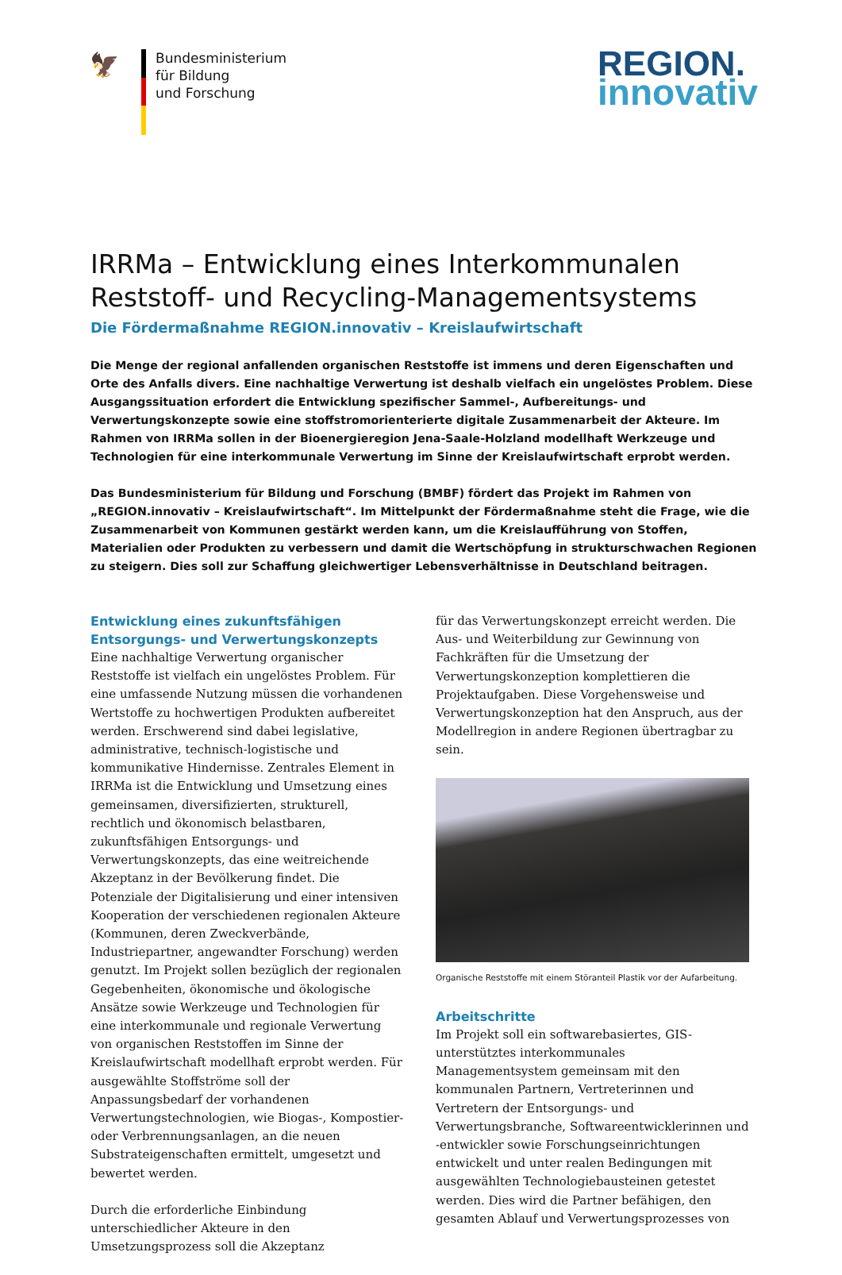🦅
Bundesministerium
für Bildung
und Forschung
REGION.
innovativ
IRRMa – Entwicklung eines Interkommunalen Reststoff- und Recycling-Managementsystems
Die Fördermaßnahme REGION.innovativ – Kreislaufwirtschaft
Die Menge der regional anfallenden organischen Reststoffe ist immens und deren Eigenschaften und Orte des Anfalls divers. Eine nachhaltige Verwertung ist deshalb vielfach ein ungelöstes Problem. Diese Ausgangssituation erfordert die Entwicklung spezifischer Sammel-, Aufbereitungs- und Verwertungskonzepte sowie eine stoffstromorienterierte digitale Zusammenarbeit der Akteure. Im Rahmen von IRRMa sollen in der Bioenergieregion Jena-Saale-Holzland modellhaft Werkzeuge und Technologien für eine interkommunale Verwertung im Sinne der Kreislaufwirtschaft erprobt werden.
Das Bundesministerium für Bildung und Forschung (BMBF) fördert das Projekt im Rahmen von „REGION.innovativ – Kreislaufwirtschaft“. Im Mittelpunkt der Fördermaßnahme steht die Frage, wie die Zusammenarbeit von Kommunen gestärkt werden kann, um die Kreislaufführung von Stoffen, Materialien oder Produkten zu verbessern und damit die Wertschöpfung in strukturschwachen Regionen zu steigern. Dies soll zur Schaffung gleichwertiger Lebensverhältnisse in Deutschland beitragen.
Entwicklung eines zukunftsfähigen Entsorgungs- und Verwertungskonzepts
Eine nachhaltige Verwertung organischer Reststoffe ist vielfach ein ungelöstes Problem. Für eine umfassende Nutzung müssen die vorhandenen Wertstoffe zu hochwertigen Produkten aufbereitet werden. Erschwerend sind dabei legislative, administrative, technisch-logistische und kommunikative Hindernisse. Zentrales Element in IRRMa ist die Entwicklung und Umsetzung eines gemeinsamen, diversifizierten, strukturell, rechtlich und ökonomisch belastbaren, zukunftsfähigen Entsorgungs- und Verwertungskonzepts, das eine weitreichende Akzeptanz in der Bevölkerung findet. Die Potenziale der Digitalisierung und einer intensiven Kooperation der verschiedenen regionalen Akteure (Kommunen, deren Zweckverbände, Industriepartner, angewandter Forschung) werden genutzt. Im Projekt sollen bezüglich der regionalen Gegebenheiten, ökonomische und ökologische Ansätze sowie Werkzeuge und Technologien für eine interkommunale und regionale Verwertung von organischen Reststoffen im Sinne der Kreislaufwirtschaft modellhaft erprobt werden. Für ausgewählte Stoffströme soll der Anpassungsbedarf der vorhandenen Verwertungstechnologien, wie Biogas-, Kompostier- oder Verbrennungsanlagen, an die neuen Substrateigenschaften ermittelt, umgesetzt und bewertet werden.
Durch die erforderliche Einbindung unterschiedlicher Akteure in den Umsetzungsprozess soll die Akzeptanz
für das Verwertungskonzept erreicht werden. Die Aus- und Weiterbildung zur Gewinnung von Fachkräften für die Umsetzung der Verwertungskonzeption komplettieren die Projektaufgaben. Diese Vorgehensweise und Verwertungskonzeption hat den Anspruch, aus der Modellregion in andere Regionen übertragbar zu sein.
Organische Reststoffe mit einem Störanteil Plastik vor der Aufarbeitung.
Arbeitschritte
Im Projekt soll ein softwarebasiertes, GIS-unterstütztes interkommunales Managementsystem gemeinsam mit den kommunalen Partnern, Vertreterinnen und Vertretern der Entsorgungs- und Verwertungsbranche, Softwareentwicklerinnen und -entwickler sowie Forschungseinrichtungen entwickelt und unter realen Bedingungen mit ausgewählten Technologiebausteinen getestet werden. Dies wird die Partner befähigen, den gesamten Ablauf und Verwertungsprozesses von